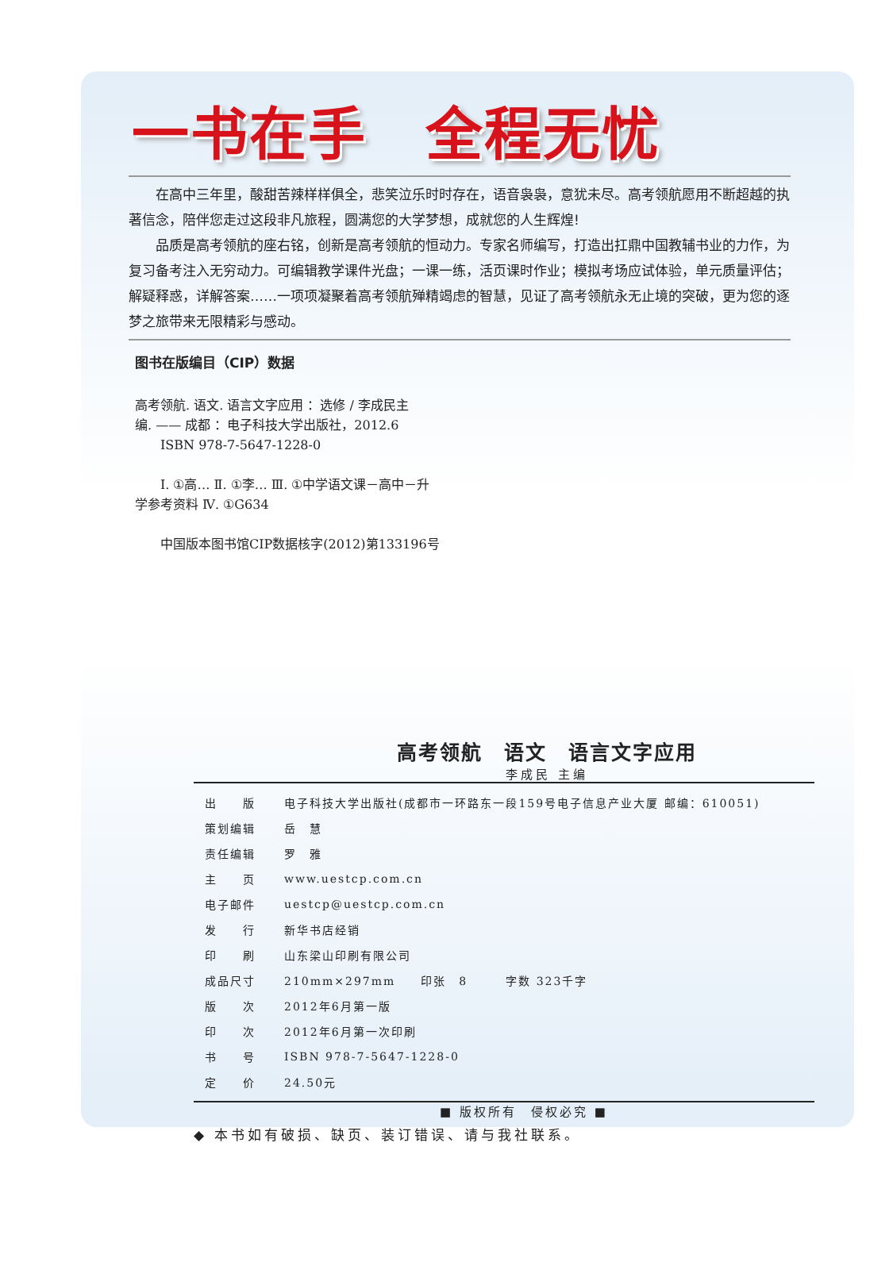一书在手　全程无忧
在高中三年里，酸甜苦辣样样俱全，悲笑泣乐时时存在，语音袅袅，意犹未尽。高考领航愿用不断超越的执著信念，陪伴您走过这段非凡旅程，圆满您的大学梦想，成就您的人生辉煌!
品质是高考领航的座右铭，创新是高考领航的恒动力。专家名师编写，打造出扛鼎中国教辅书业的力作，为复习备考注入无穷动力。可编辑教学课件光盘；一课一练，活页课时作业；模拟考场应试体验，单元质量评估；解疑释惑，详解答案……一项项凝聚着高考领航殚精竭虑的智慧，见证了高考领航永无止境的突破，更为您的逐梦之旅带来无限精彩与感动。
图书在版编目（CIP）数据
高考领航. 语文. 语言文字应用 ：选修 / 李成民主
编. —— 成都 ：电子科技大学出版社，2012.6
  ISBN 978-7-5647-1228-0
  Ⅰ. ①高… Ⅱ. ①李… Ⅲ. ①中学语文课－高中－升
学参考资料 Ⅳ. ①G634
  中国版本图书馆CIP数据核字(2012)第133196号
高考领航　语文　语言文字应用
李成民 主编
| 出 版 | 电子科技大学出版社(成都市一环路东一段159号电子信息产业大厦 邮编：610051) |
| 策划编辑 | 岳 慧 |
| 责任编辑 | 罗 雅 |
| 主 页 | www.uestcp.com.cn |
| 电子邮件 | uestcp@uestcp.com.cn |
| 发 行 | 新华书店经销 |
| 印 刷 | 山东梁山印刷有限公司 |
| 成品尺寸 | 210mm×297mm 印张 8 字数 323千字 |
| 版 次 | 2012年6月第一版 |
| 印 次 | 2012年6月第一次印刷 |
| 书 号 | ISBN 978-7-5647-1228-0 |
| 定 价 | 24.50元 |
■ 版权所有　侵权必究 ■
◆ 本书如有破损、缺页、装订错误、请与我社联系。